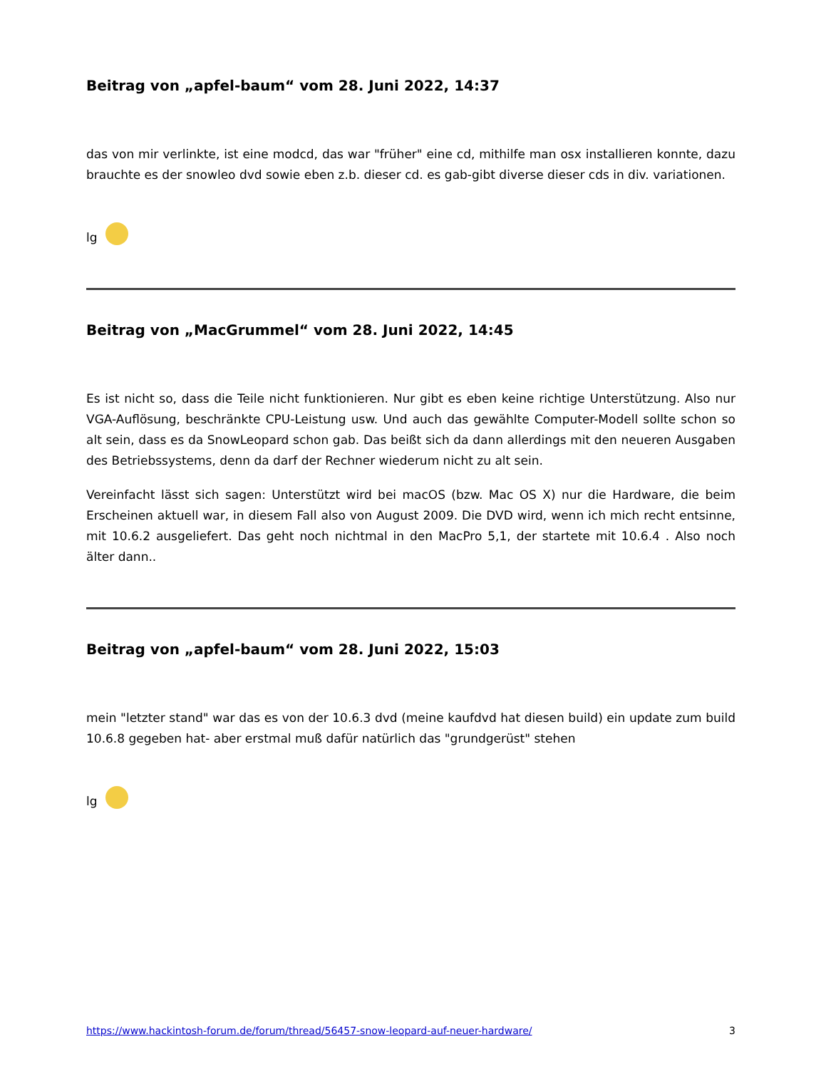Beitrag von „apfel-baum“ vom 28. Juni 2022, 14:37
das von mir verlinkte, ist eine modcd, das war "früher" eine cd, mithilfe man osx installieren konnte, dazu brauchte es der snowleo dvd sowie eben z.b. dieser cd. es gab-gibt diverse dieser cds in div. variationen.
lg
Beitrag von „MacGrummel“ vom 28. Juni 2022, 14:45
Es ist nicht so, dass die Teile nicht funktionieren. Nur gibt es eben keine richtige Unterstützung. Also nur VGA-Auflösung, beschränkte CPU-Leistung usw. Und auch das gewählte Computer-Modell sollte schon so alt sein, dass es da SnowLeopard schon gab. Das beißt sich da dann allerdings mit den neueren Ausgaben des Betriebssystems, denn da darf der Rechner wiederum nicht zu alt sein.
Vereinfacht lässt sich sagen: Unterstützt wird bei macOS (bzw. Mac OS X) nur die Hardware, die beim Erscheinen aktuell war, in diesem Fall also von August 2009. Die DVD wird, wenn ich mich recht entsinne, mit 10.6.2 ausgeliefert. Das geht noch nichtmal in den MacPro 5,1, der startete mit 10.6.4 . Also noch älter dann..
Beitrag von „apfel-baum“ vom 28. Juni 2022, 15:03
mein "letzter stand" war das es von der 10.6.3 dvd (meine kaufdvd hat diesen build) ein update zum build 10.6.8 gegeben hat- aber erstmal muß dafür natürlich das "grundgerüst" stehen
lg
https://www.hackintosh-forum.de/forum/thread/56457-snow-leopard-auf-neuer-hardware/ 3